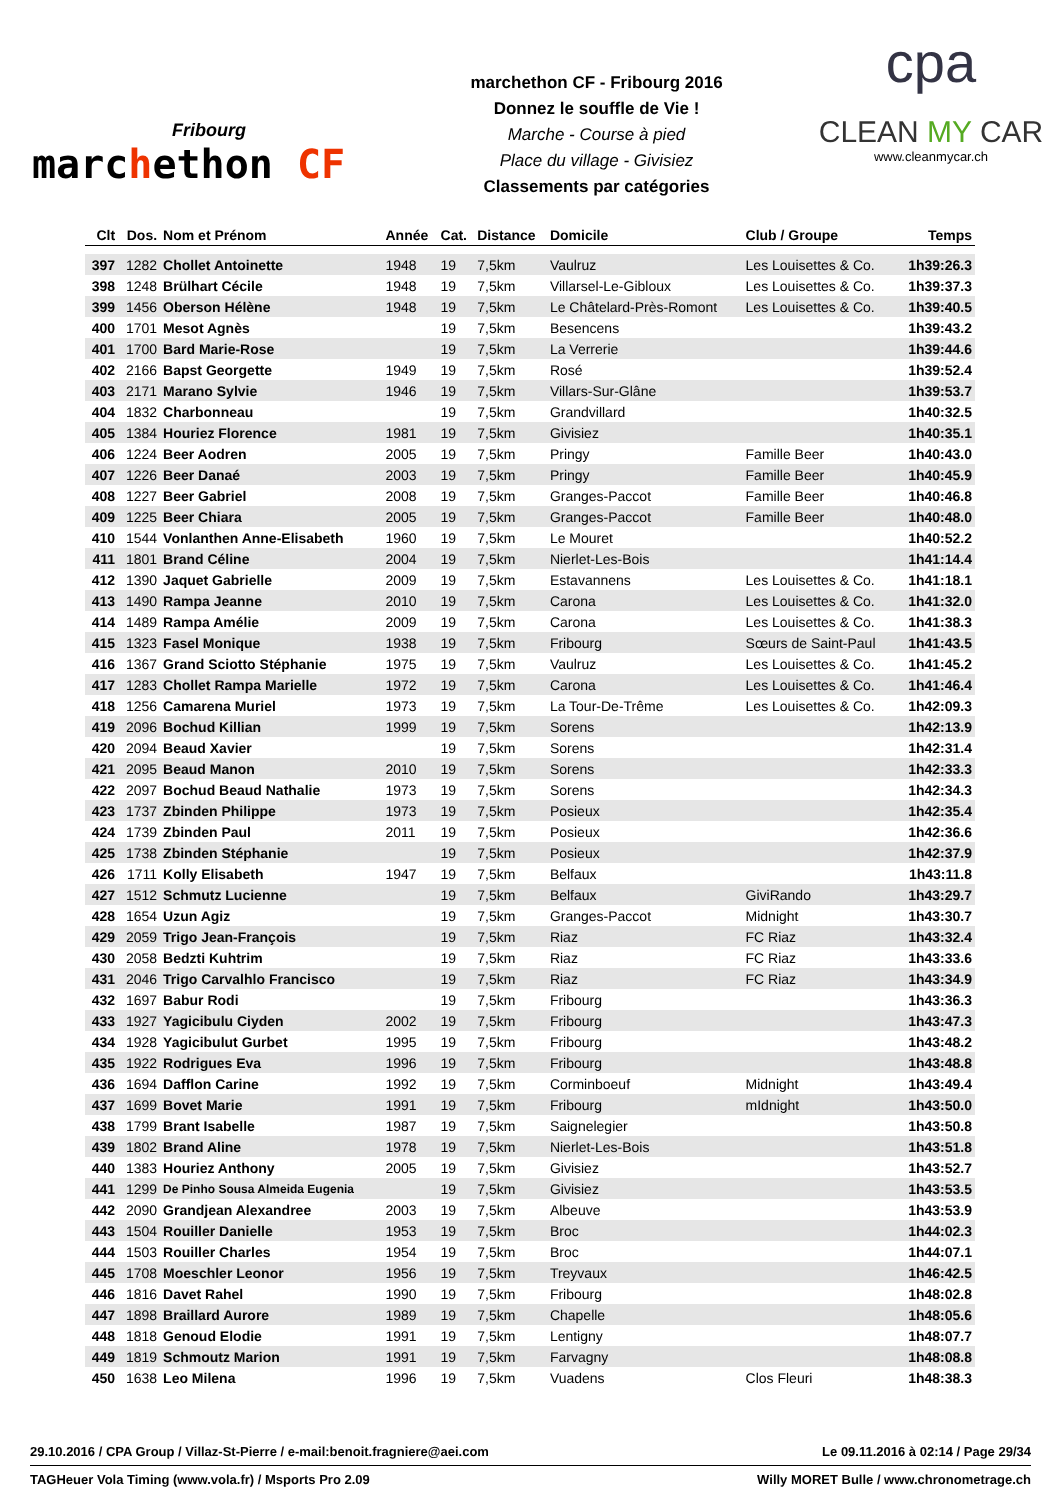Fribourg
marchethon CF
marchethon CF - Fribourg 2016
Donnez le souffle de Vie !
Marche - Course à pied
Place du village - Givisiez
Classements par catégories
cpa
CLEAN MY CAR
www.cleanmycar.ch
| Clt | Dos. | Nom et Prénom | Année | Cat. | Distance | Domicile | Club / Groupe | Temps |
| --- | --- | --- | --- | --- | --- | --- | --- | --- |
| 397 | 1282 | Chollet Antoinette | 1948 | 19 | 7,5km | Vaulruz | Les Louisettes & Co. | 1h39:26.3 |
| 398 | 1248 | Brülhart Cécile | 1948 | 19 | 7,5km | Villarsel-Le-Gibloux | Les Louisettes & Co. | 1h39:37.3 |
| 399 | 1456 | Oberson Hélène | 1948 | 19 | 7,5km | Le Châtelard-Près-Romont | Les Louisettes & Co. | 1h39:40.5 |
| 400 | 1701 | Mesot Agnès | | 19 | 7,5km | Besencens | | 1h39:43.2 |
| 401 | 1700 | Bard Marie-Rose | | 19 | 7,5km | La Verrerie | | 1h39:44.6 |
| 402 | 2166 | Bapst Georgette | 1949 | 19 | 7,5km | Rosé | | 1h39:52.4 |
| 403 | 2171 | Marano Sylvie | 1946 | 19 | 7,5km | Villars-Sur-Glâne | | 1h39:53.7 |
| 404 | 1832 | Charbonneau | | 19 | 7,5km | Grandvillard | | 1h40:32.5 |
| 405 | 1384 | Houriez Florence | 1981 | 19 | 7,5km | Givisiez | | 1h40:35.1 |
| 406 | 1224 | Beer Aodren | 2005 | 19 | 7,5km | Pringy | Famille Beer | 1h40:43.0 |
| 407 | 1226 | Beer Danaé | 2003 | 19 | 7,5km | Pringy | Famille Beer | 1h40:45.9 |
| 408 | 1227 | Beer Gabriel | 2008 | 19 | 7,5km | Granges-Paccot | Famille Beer | 1h40:46.8 |
| 409 | 1225 | Beer Chiara | 2005 | 19 | 7,5km | Granges-Paccot | Famille Beer | 1h40:48.0 |
| 410 | 1544 | Vonlanthen Anne-Elisabeth | 1960 | 19 | 7,5km | Le Mouret | | 1h40:52.2 |
| 411 | 1801 | Brand Céline | 2004 | 19 | 7,5km | Nierlet-Les-Bois | | 1h41:14.4 |
| 412 | 1390 | Jaquet Gabrielle | 2009 | 19 | 7,5km | Estavannens | Les Louisettes & Co. | 1h41:18.1 |
| 413 | 1490 | Rampa Jeanne | 2010 | 19 | 7,5km | Carona | Les Louisettes & Co. | 1h41:32.0 |
| 414 | 1489 | Rampa Amélie | 2009 | 19 | 7,5km | Carona | Les Louisettes & Co. | 1h41:38.3 |
| 415 | 1323 | Fasel Monique | 1938 | 19 | 7,5km | Fribourg | Sœurs de Saint-Paul | 1h41:43.5 |
| 416 | 1367 | Grand Sciotto Stéphanie | 1975 | 19 | 7,5km | Vaulruz | Les Louisettes & Co. | 1h41:45.2 |
| 417 | 1283 | Chollet Rampa Marielle | 1972 | 19 | 7,5km | Carona | Les Louisettes & Co. | 1h41:46.4 |
| 418 | 1256 | Camarena Muriel | 1973 | 19 | 7,5km | La Tour-De-Trême | Les Louisettes & Co. | 1h42:09.3 |
| 419 | 2096 | Bochud Killian | 1999 | 19 | 7,5km | Sorens | | 1h42:13.9 |
| 420 | 2094 | Beaud Xavier | | 19 | 7,5km | Sorens | | 1h42:31.4 |
| 421 | 2095 | Beaud Manon | 2010 | 19 | 7,5km | Sorens | | 1h42:33.3 |
| 422 | 2097 | Bochud Beaud Nathalie | 1973 | 19 | 7,5km | Sorens | | 1h42:34.3 |
| 423 | 1737 | Zbinden Philippe | 1973 | 19 | 7,5km | Posieux | | 1h42:35.4 |
| 424 | 1739 | Zbinden Paul | 2011 | 19 | 7,5km | Posieux | | 1h42:36.6 |
| 425 | 1738 | Zbinden Stéphanie | | 19 | 7,5km | Posieux | | 1h42:37.9 |
| 426 | 1711 | Kolly Elisabeth | 1947 | 19 | 7,5km | Belfaux | | 1h43:11.8 |
| 427 | 1512 | Schmutz Lucienne | | 19 | 7,5km | Belfaux | GiviRando | 1h43:29.7 |
| 428 | 1654 | Uzun Agiz | | 19 | 7,5km | Granges-Paccot | Midnight | 1h43:30.7 |
| 429 | 2059 | Trigo Jean-François | | 19 | 7,5km | Riaz | FC Riaz | 1h43:32.4 |
| 430 | 2058 | Bedzti Kuhtrim | | 19 | 7,5km | Riaz | FC Riaz | 1h43:33.6 |
| 431 | 2046 | Trigo Carvalhlo Francisco | | 19 | 7,5km | Riaz | FC Riaz | 1h43:34.9 |
| 432 | 1697 | Babur Rodi | | 19 | 7,5km | Fribourg | | 1h43:36.3 |
| 433 | 1927 | Yagicibulu Ciyden | 2002 | 19 | 7,5km | Fribourg | | 1h43:47.3 |
| 434 | 1928 | Yagicibulut Gurbet | 1995 | 19 | 7,5km | Fribourg | | 1h43:48.2 |
| 435 | 1922 | Rodrigues Eva | 1996 | 19 | 7,5km | Fribourg | | 1h43:48.8 |
| 436 | 1694 | Dafflon Carine | 1992 | 19 | 7,5km | Corminboeuf | Midnight | 1h43:49.4 |
| 437 | 1699 | Bovet Marie | 1991 | 19 | 7,5km | Fribourg | mIdnight | 1h43:50.0 |
| 438 | 1799 | Brant Isabelle | 1987 | 19 | 7,5km | Saignelegier | | 1h43:50.8 |
| 439 | 1802 | Brand Aline | 1978 | 19 | 7,5km | Nierlet-Les-Bois | | 1h43:51.8 |
| 440 | 1383 | Houriez Anthony | 2005 | 19 | 7,5km | Givisiez | | 1h43:52.7 |
| 441 | 1299 | De Pinho Sousa Almeida Eugenia | | 19 | 7,5km | Givisiez | | 1h43:53.5 |
| 442 | 2090 | Grandjean Alexandree | 2003 | 19 | 7,5km | Albeuve | | 1h43:53.9 |
| 443 | 1504 | Rouiller Danielle | 1953 | 19 | 7,5km | Broc | | 1h44:02.3 |
| 444 | 1503 | Rouiller Charles | 1954 | 19 | 7,5km | Broc | | 1h44:07.1 |
| 445 | 1708 | Moeschler Leonor | 1956 | 19 | 7,5km | Treyvaux | | 1h46:42.5 |
| 446 | 1816 | Davet Rahel | 1990 | 19 | 7,5km | Fribourg | | 1h48:02.8 |
| 447 | 1898 | Braillard Aurore | 1989 | 19 | 7,5km | Chapelle | | 1h48:05.6 |
| 448 | 1818 | Genoud Elodie | 1991 | 19 | 7,5km | Lentigny | | 1h48:07.7 |
| 449 | 1819 | Schmoutz Marion | 1991 | 19 | 7,5km | Farvagny | | 1h48:08.8 |
| 450 | 1638 | Leo Milena | 1996 | 19 | 7,5km | Vuadens | Clos Fleuri | 1h48:38.3 |
29.10.2016 / CPA Group / Villaz-St-Pierre / e-mail:benoit.fragniere@aei.com Le 09.11.2016 à 02:14 / Page 29/34
TAGHeuer Vola Timing (www.vola.fr) / Msports Pro 2.09 Willy MORET Bulle / www.chronometrage.ch